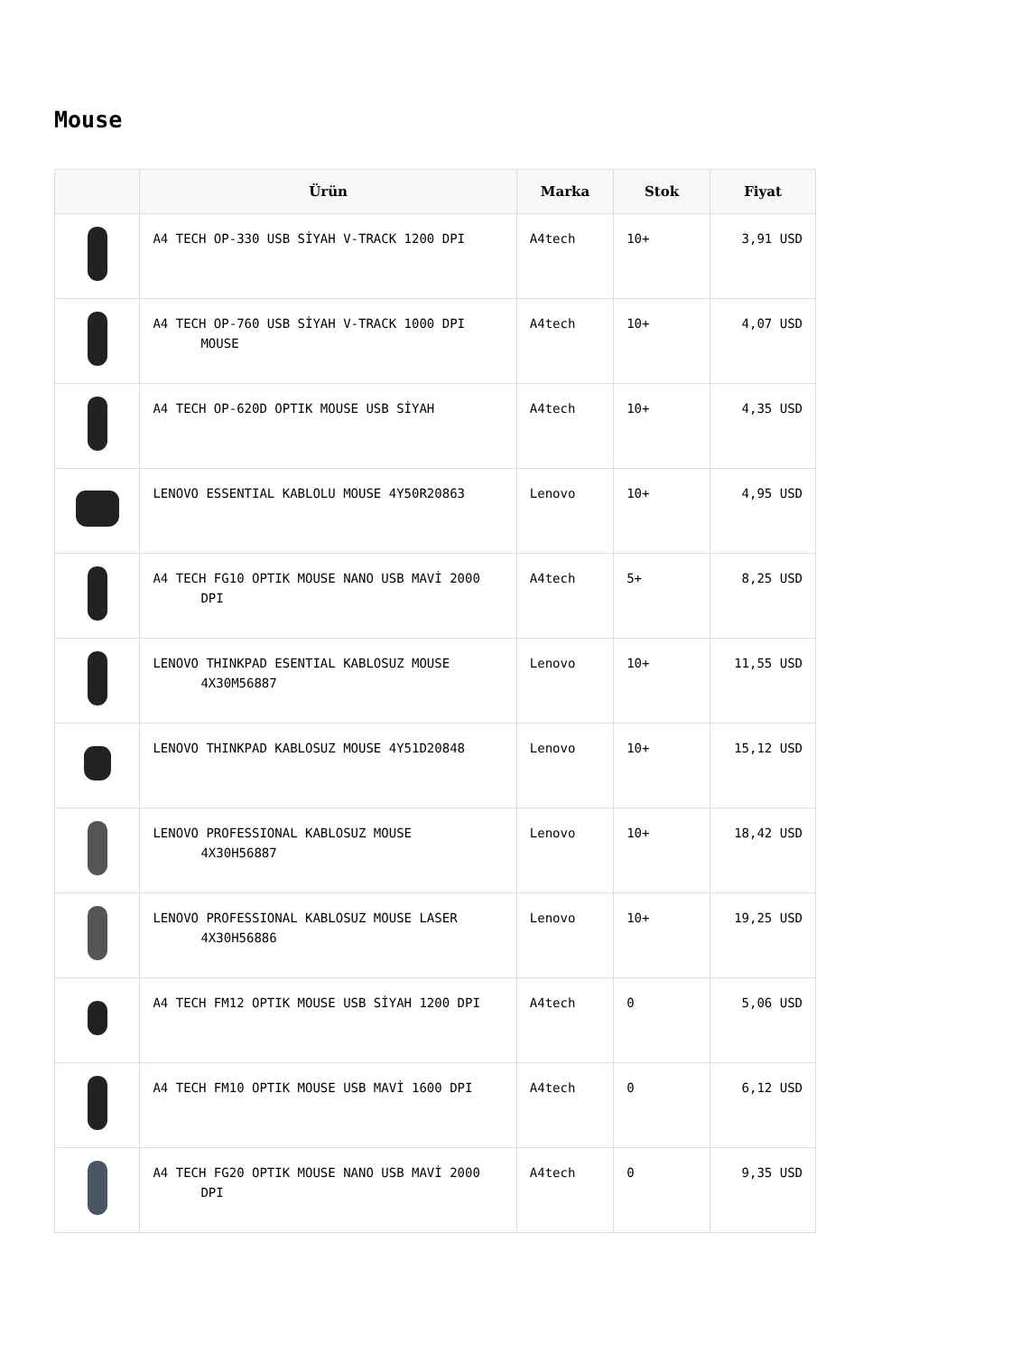Mouse
| | Ürün | Marka | Stok | Fiyat |
| --- | --- | --- | --- | --- |
| | A4 TECH OP-330 USB SİYAH V-TRACK 1200 DPI | A4tech | 10+ | 3,91 USD |
| | A4 TECH OP-760 USB SİYAH V-TRACK 1000 DPI MOUSE | A4tech | 10+ | 4,07 USD |
| | A4 TECH OP-620D OPTIK MOUSE USB SİYAH | A4tech | 10+ | 4,35 USD |
| | LENOVO ESSENTIAL KABLOLU MOUSE 4Y50R20863 | Lenovo | 10+ | 4,95 USD |
| | A4 TECH FG10 OPTIK MOUSE NANO USB MAVİ 2000 DPI | A4tech | 5+ | 8,25 USD |
| | LENOVO THINKPAD ESENTIAL KABLOSUZ MOUSE 4X30M56887 | Lenovo | 10+ | 11,55 USD |
| | LENOVO THINKPAD KABLOSUZ MOUSE 4Y51D20848 | Lenovo | 10+ | 15,12 USD |
| | LENOVO PROFESSIONAL KABLOSUZ MOUSE 4X30H56887 | Lenovo | 10+ | 18,42 USD |
| | LENOVO PROFESSIONAL KABLOSUZ MOUSE LASER 4X30H56886 | Lenovo | 10+ | 19,25 USD |
| | A4 TECH FM12 OPTIK MOUSE USB SİYAH 1200 DPI | A4tech | 0 | 5,06 USD |
| | A4 TECH FM10 OPTIK MOUSE USB MAVİ 1600 DPI | A4tech | 0 | 6,12 USD |
| | A4 TECH FG20 OPTIK MOUSE NANO USB MAVİ 2000 DPI | A4tech | 0 | 9,35 USD |